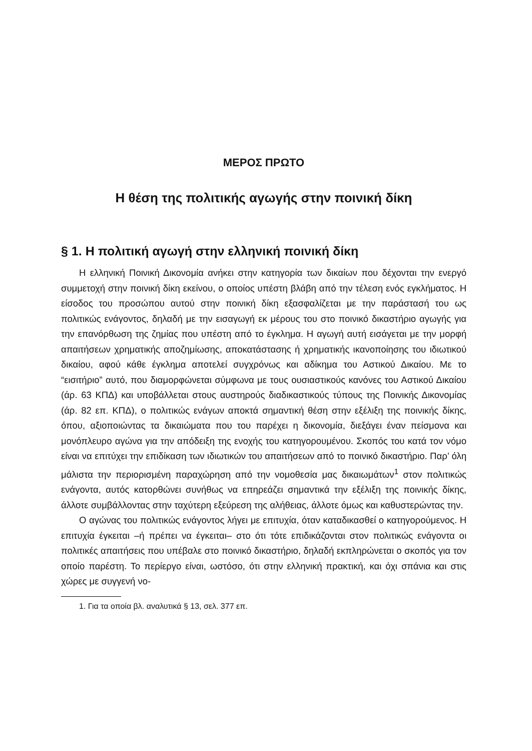ΜΕΡΟΣ ΠΡΩΤΟ
Η θέση της πολιτικής αγωγής στην ποινική δίκη
§ 1. Η πολιτική αγωγή στην ελληνική ποινική δίκη
Η ελληνική Ποινική Δικονομία ανήκει στην κατηγορία των δικαίων που δέχονται την ενεργό συμμετοχή στην ποινική δίκη εκείνου, ο οποίος υπέστη βλάβη από την τέλεση ενός εγκλήματος. Η είσοδος του προσώπου αυτού στην ποινική δίκη εξασφαλίζεται με την παράστασή του ως πολιτικώς ενάγοντος, δηλαδή με την εισαγωγή εκ μέρους του στο ποινικό δικαστήριο αγωγής για την επανόρθωση της ζημίας που υπέστη από το έγκλημα. Η αγωγή αυτή εισάγεται με την μορφή απαιτήσεων χρηματικής αποζημίωσης, αποκατάστασης ή χρηματικής ικανοποίησης του ιδιωτικού δικαίου, αφού κάθε έγκλημα αποτελεί συγχρόνως και αδίκημα του Αστικού Δικαίου. Με το “εισιτήριο” αυτό, που διαμορφώνεται σύμφωνα με τους ουσιαστικούς κανόνες του Αστικού Δικαίου (άρ. 63 ΚΠΔ) και υποβάλλεται στους αυστηρούς διαδικαστικούς τύπους της Ποινικής Δικονομίας (άρ. 82 επ. ΚΠΔ), ο πολιτικώς ενάγων αποκτά σημαντική θέση στην εξέλιξη της ποινικής δίκης, όπου, αξιοποιώντας τα δικαιώματα που του παρέχει η δικονομία, διεξάγει έναν πείσμονα και μονόπλευρο αγώνα για την απόδειξη της ενοχής του κατηγορουμένου. Σκοπός του κατά τον νόμο είναι να επιτύχει την επιδίκαση των ιδιωτικών του απαιτήσεων από το ποινικό δικαστήριο. Παρ’ όλη μάλιστα την περιορισμένη παραχώρηση από την νομοθεσία μας δικαιωμάτων<sup>1</sup> στον πολιτικώς ενάγοντα, αυτός κατορθώνει συνήθως να επηρεάζει σημαντικά την εξέλιξη της ποινικής δίκης, άλλοτε συμβάλλοντας στην ταχύτερη εξεύρεση της αλήθειας, άλλοτε όμως και καθυστερώντας την.
Ο αγώνας του πολιτικώς ενάγοντος λήγει με επιτυχία, όταν καταδικασθεί ο κατηγορούμενος. Η επιτυχία έγκειται –ή πρέπει να έγκειται– στο ότι τότε επιδικάζονται στον πολιτικώς ενάγοντα οι πολιτικές απαιτήσεις που υπέβαλε στο ποινικό δικαστήριο, δηλαδή εκπληρώνεται ο σκοπός για τον οποίο παρέστη. Το περίεργο είναι, ωστόσο, ότι στην ελληνική πρακτική, και όχι σπάνια και στις χώρες με συγγενή νο-
1. Για τα οποία βλ. αναλυτικά § 13, σελ. 377 επ.